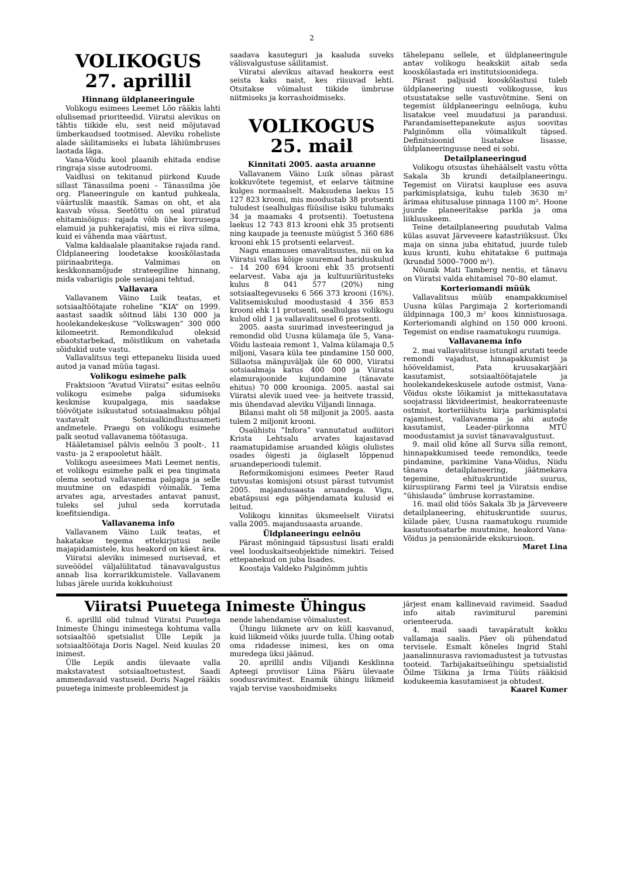2
VOLIKOGUS
27. aprillil
Hinnang üldplaneeringule
Volikogu esimees Leemet Lõo rääkis lahti olulisemad prioriteedid. Viiratsi alevikus on tähtis tiikide elu, sest neid mõjutavad ümberkaudsed tootmised. Aleviku roheliste alade säilitamiseks ei lubata lähiümbruses laotada läga.
Vana-Võidu kool plaanib ehitada endise ringraja sisse autodroomi.
Vaidlusi on tekitanud piirkond Kuude sillast Tänassilma poeni – Tänassilma jõe org. Planeeringule on kantud puhkeala, väärtuslik maastik. Samas on oht, et ala kasvab võssa. Seetõttu on seal piiratud ehitamisõigus: rajada võib ühe korrusega elamuid ja puhkerajatisi, mis ei riiva silma, kuid ei vähenda maa väärtust.
Valma kaldaalale plaanitakse rajada rand. Üldplaneering loodetakse kooskõlastada piirinaabritega. Valmimas on keskkonnamõjude strateegiline hinnang, mida vabariigis pole seniajani tehtud.
Vallavara
Vallavanem Väino Luik teatas, et sotsiaaltöötajate roheline ”KIA” on 1999. aastast saadik sõitnud läbi 130 000 ja hoolekandekeskuse ”Volkswagen” 300 000 kilomeetrit. Remondikulud oleksid ebaotstarbekad, mõistlikum on vahetada sõidukid uute vastu.
Vallavalitsus tegi ettepaneku liisida uued autod ja vanad müüa tagasi.
Volikogu esimehe palk
Fraktsioon “Avatud Viiratsi” esitas eelnõu volikogu esimehe palga sidumiseks keskmise kuupalgaga, mis saadakse töövõtjate isikustatud sotsiaalmaksu põhjal vastavalt Sotsiaalkindlustusameti andmetele. Praegu on volikogu esimehe palk seotud vallavanema töötasuga.
Hääletamisel pälvis eelnõu 3 poolt-, 11 vastu- ja 2 erapooletut häält.
Volikogu aseesimees Mati Leemet nentis, et volikogu esimehe palk ei pea tingimata olema seotud vallavanema palgaga ja selle muutmine on edaspidi võimalik. Tema arvates aga, arvestades antavat panust, tuleks sel juhul seda korrutada koefitsiendiga.
Vallavanema info
Vallavanem Väino Luik teatas, et hakatakse tegema ettekirjutusi neile majapidamistele, kus heakord on käest ära.
Viiratsi aleviku inimesed nurisevad, et suveöödel väljalülitatud tänavavalgustus annab lisa korrarikkumistele. Vallavanem lubas järele uurida kokkuhoiust
saadava kasuteguri ja kaaluda suveks välisvalgustuse säilitamist.
Viiratsi alevikus aitavad heakorra eest seista kaks naist, kes riisuvad lehti. Otsitakse võimalust tiikide ümbruse niitmiseks ja korrashoidmiseks.
VOLIKOGUS
25. mail
Kinnitati 2005. aasta aruanne
Vallavanem Väino Luik sõnas pärast kokkuvõtete tegemist, et eelarve täitmine kulges normaalselt. Maksudena laekus 15 127 823 krooni, mis moodustab 38 protsenti tuludest (sealhulgas füüsilise isiku tulumaks 34 ja maamaks 4 protsenti). Toetustena laekus 12 743 813 krooni ehk 35 protsenti ning kaupade ja teenuste müügist 5 360 686 krooni ehk 15 protsenti eelarvest.
Nagu enamuses omavalitsustes, nii on ka Viiratsi vallas kõige suuremad hariduskulud – 14 200 694 krooni ehk 35 protsenti eelarvest. Vaba aja ja kultuuriüritusteks kulus 8 041 577 (20%) ning sotsiaaltegevuseks 6 566 373 krooni (16%). Valitsemiskulud moodustasid 4 356 853 krooni ehk 11 protsenti, sealhulgas volikogu kulud olid 1 ja vallavalitsusel 6 protsenti.
2005. aasta suurimad investeeringud ja remondid olid Uusna külamaja üle 5, Vana-Võidu lasteaia remont 1, Valma külamaja 0,5 miljoni, Vasara küla tee pindamine 150 000, Sillaotsa mänguväljak üle 60 000, Viiratsi sotsiaalmaja katus 400 000 ja Viiratsi elamurajoonide kujundamine (tänavate ehitus) 70 000 krooniga. 2005. aastal sai Viiratsi alevik uued vee- ja heitvete trassid, mis ühendavad aleviku Viljandi linnaga.
Bilansi maht oli 58 miljonit ja 2005. aasta tulem 2 miljonit krooni.
Osaühistu “Infora” vannutatud audiitori Krista Lehtsalu arvates kajastavad raamatupidamise aruanded kõigis olulistes osades õigesti ja õiglaselt lõppenud aruandeperioodi tulemit.
Reformikomisjoni esimees Peeter Raud tutvustas komisjoni otsust pärast tutvumist 2005. majandusaasta aruandega. Vigu, ebatäpsusi ega põhjendamata kulusid ei leitud.
Volikogu kinnitas üksmeelselt Viiratsi valla 2005. majandusaasta aruande.
Üldplaneeringu eelnõu
Pärast mõningaid täpsustusi lisati eraldi veel looduskaitseobjektide nimekiri. Teised ettepanekud on juba lisades.
Koostaja Valdeko Palginõmm juhtis
tähelepanu sellele, et üldplaneeringule antav volikogu heakskiit aitab seda kooskõlastada eri institutsioonidega.
Pärast paljusid kooskõlastusi tuleb üldplaneering uuesti volikogusse, kus otsustatakse selle vastuvõtmine. Seni on tegemist üldplaneeringu eelnõuga, kuhu lisatakse veel muudatusi ja parandusi. Parandamisettepanekute asjus soovitas Palginõmm olla võimalikult täpsed. Definitsioonid lisatakse lisasse, üldplaneeringusse need ei sobi.
Detailplaneeringud
Volikogu otsustas ühehäälselt vastu võtta Sakala 3b krundi detailplaneeringu. Tegemist on Viiratsi kaupluse ees asuva parkimisplatsiga, kuhu tuleb 3630 m² ärimaa ehitusaluse pinnaga 1100 m². Hoone juurde planeeritakse parkla ja oma liiklusskeem.
Teine detailplaneering puudutab Valma külas asuvat Järveveere katastriüksust. Üks maja on sinna juba ehitatud, juurde tuleb kuus krunti, kuhu ehitatakse 6 puitmaja (krundid 5000–7000 m²).
Nõunik Mati Tamberg nentis, et tänavu on Viiratsi valda ehitamisel 70–80 elamut.
Korteriomandi müük
Vallavalitsus müüb enampakkumisel Uusna külas Pargimaja 2 korteriomandi üldpinnaga 100,3 m² koos kinnistuosaga. Korteriomandi alghind on 150 000 krooni. Tegemist on endise raamatukogu ruumiga.
Vallavanema info
2. mai vallavalitsuse istungil arutati teede remondi vajadust, hinnapakkumist ja hööveldamist, Pata kruusakarjääri kasutamist, sotsiaaltöötajatele ja hoolekandekeskusele autode ostmist, Vana-Võidus okste lõikamist ja mittekasutatava soojatrassi likvideerimist, heakorrateenuste ostmist, korteriühistu kirja parkimisplatsi rajamisest, vallavanema ja abi autode kasutamist, Leader-piirkonna MTÜ moodustamist ja suvist tänavavalgustust.
9. mail olid kõne all Surva silla remont, hinnapakkumised teede remondiks, teede pindamine, parkimine Vana-Võidus, Niidu tänava detailplaneering, jäätmekava tegemine, ehituskruntide suurus, kiiruspiirang Farmi teel ja Viiratsis endise “ühislauda” ümbruse korrastamine.
16. mail olid töös Sakala 3b ja Järveveere detailplaneering, ehituskruntide suurus, külade päev, Uusna raamatukogu ruumide kasutusotsatarbe muutmine, heakord Vana-Võidus ja pensionäride ekskursioon. Maret Lina
Viiratsi Puuetega Inimeste Ühingus
6. aprillil olid tulnud Viiratsi Puuetega Inimeste Ühingu inimestega kohtuma valla sotsiaaltöö spetsialist Ülle Lepik ja sotsiaaltöötaja Doris Nagel. Neid kuulas 20 inimest.
Ülle Lepik andis ülevaate valla makstavatest sotsiaaltoetustest. Saadi ammendavaid vastuseid. Doris Nagel rääkis puuetega inimeste probleemidest ja
nende lahendamise võimalustest.
Ühingu liikmete arv on küll kasvanud, kuid liikmeid võiks juurde tulla. Ühing ootab oma ridadesse inimesi, kes on oma muredega üksi jäänud.
20. aprillil andis Viljandi Kesklinna Apteegi proviisor Liina Pääru ülevaate soodusravimitest. Enamik ühingu liikmeid vajab tervise vaoshoidmiseks
järjest enam kallinevaid ravimeid. Saadud info aitab ravimiturul paremini orienteeruda.
4. mail saadi tavapäratult kokku vallamaja saalis. Päev oli pühendatud tervisele. Esmalt kõneles Ingrid Stahl jaanalinnurasva raviomadustest ja tutvustas tooteid. Tarbijakaitseühingu spetsialistid Õilme Tšikina ja Irma Tüüts rääkisid kodukeemia kasutamisest ja ohtudest.
Kaarel Kumer